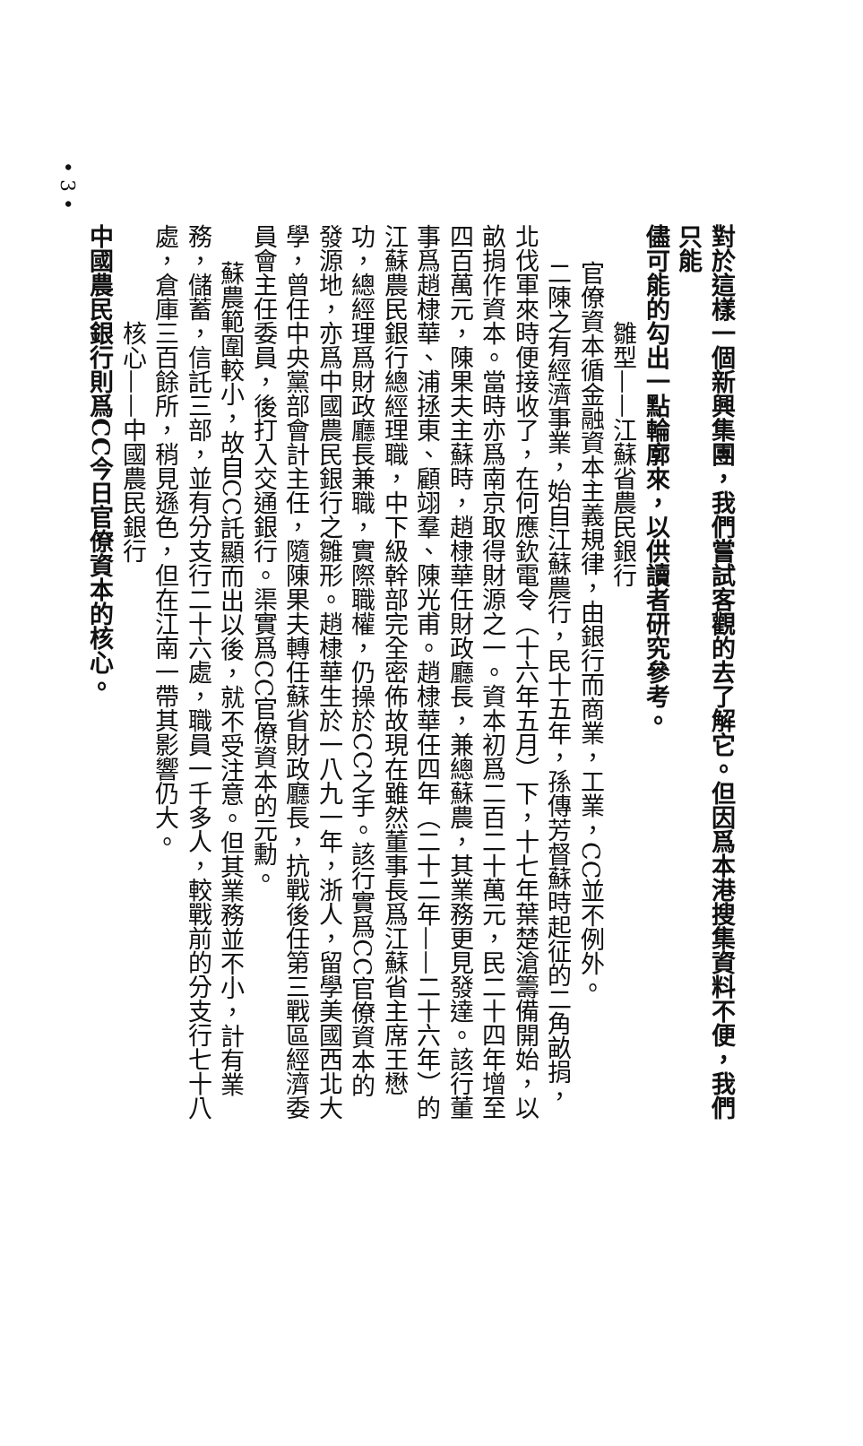對於這樣一個新興集團，我們嘗試客觀的去了解它。但因爲本港搜集資料不便，我們只能
儘可能的勾出一點輪廓來，以供讀者研究參考。
雛型——江蘇省農民銀行
官僚資本循金融資本主義規律，由銀行而商業，工業，CC並不例外。
二陳之有經濟事業，始自江蘇農行，民十五年，孫傳芳督蘇時起征的二角畝捐，北伐軍來時便接收了，在何應欽電令（十六年五月）下，十七年葉楚滄籌備開始，以畝捐作資本。當時亦爲南京取得財源之一。資本初爲二百二十萬元，民二十四年增至四百萬元，陳果夫主蘇時，趙棣華任財政廳長，兼總蘇農，其業務更見發達。該行董事爲趙棣華、浦拯東、顧翊羣、陳光甫。趙棣華任四年（二十二年——二十六年）的江蘇農民銀行總經理職，中下級幹部完全密佈故現在雖然董事長爲江蘇省主席王懋功，總經理爲財政廳長兼職，實際職權，仍操於CC之手。該行實爲CC官僚資本的發源地，亦爲中國農民銀行之雛形。趙棣華生於一八九一年，浙人，留學美國西北大學，曾任中央黨部會計主任，隨陳果夫轉任蘇省財政廳長，抗戰後任第三戰區經濟委員會主任委員，後打入交通銀行。渠實爲CC官僚資本的元勳。
蘇農範圍較小，故自CC託顯而出以後，就不受注意。但其業務並不小，計有業務，儲蓄，信託三部，並有分支行二十六處，職員一千多人，較戰前的分支行七十八處，倉庫三百餘所，稍見遜色，但在江南一帶其影響仍大。
核心——中國農民銀行
中國農民銀行則爲CC今日官僚資本的核心。
• 3 •